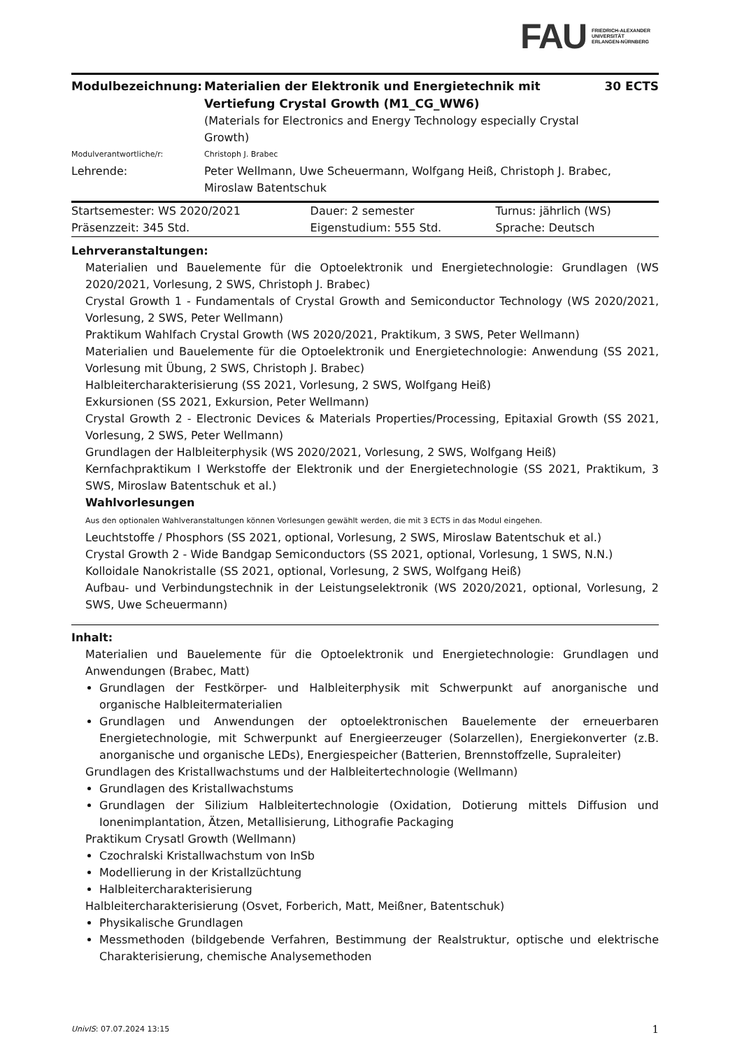FAU FRIEDRICH-ALEXANDER
UNIVERSITÄT
ERLANGEN-NÜRNBERG
| Modulbezeichnung: | Materialien der Elektronik und Energietechnik mit Vertiefung Crystal Growth (M1_CG_WW6) (Materials for Electronics and Energy Technology especially Crystal Growth) | 30 ECTS |
| Modulverantwortliche/r: | Christoph J. Brabec | |
| Lehrende: | Peter Wellmann, Uwe Scheuermann, Wolfgang Heiß, Christoph J. Brabec, Miroslaw Batentschuk | |
| Startsemester: WS 2020/2021 | Dauer: 2 semester | Turnus: jährlich (WS) |
| Präsenzzeit: 345 Std. | Eigenstudium: 555 Std. | Sprache: Deutsch |
Lehrveranstaltungen:
Materialien und Bauelemente für die Optoelektronik und Energietechnologie: Grundlagen (WS 2020/2021, Vorlesung, 2 SWS, Christoph J. Brabec)
Crystal Growth 1 - Fundamentals of Crystal Growth and Semiconductor Technology (WS 2020/2021, Vorlesung, 2 SWS, Peter Wellmann)
Praktikum Wahlfach Crystal Growth (WS 2020/2021, Praktikum, 3 SWS, Peter Wellmann)
Materialien und Bauelemente für die Optoelektronik und Energietechnologie: Anwendung (SS 2021, Vorlesung mit Übung, 2 SWS, Christoph J. Brabec)
Halbleitercharakterisierung (SS 2021, Vorlesung, 2 SWS, Wolfgang Heiß)
Exkursionen (SS 2021, Exkursion, Peter Wellmann)
Crystal Growth 2 - Electronic Devices & Materials Properties/Processing, Epitaxial Growth (SS 2021, Vorlesung, 2 SWS, Peter Wellmann)
Grundlagen der Halbleiterphysik (WS 2020/2021, Vorlesung, 2 SWS, Wolfgang Heiß)
Kernfachpraktikum I Werkstoffe der Elektronik und der Energietechnologie (SS 2021, Praktikum, 3 SWS, Miroslaw Batentschuk et al.)
Wahlvorlesungen
Aus den optionalen Wahlveranstaltungen können Vorlesungen gewählt werden, die mit 3 ECTS in das Modul eingehen.
Leuchtstoffe / Phosphors (SS 2021, optional, Vorlesung, 2 SWS, Miroslaw Batentschuk et al.)
Crystal Growth 2 - Wide Bandgap Semiconductors (SS 2021, optional, Vorlesung, 1 SWS, N.N.)
Kolloidale Nanokristalle (SS 2021, optional, Vorlesung, 2 SWS, Wolfgang Heiß)
Aufbau- und Verbindungstechnik in der Leistungselektronik (WS 2020/2021, optional, Vorlesung, 2 SWS, Uwe Scheuermann)
Inhalt:
Materialien und Bauelemente für die Optoelektronik und Energietechnologie: Grundlagen und Anwendungen (Brabec, Matt)
Grundlagen der Festkörper- und Halbleiterphysik mit Schwerpunkt auf anorganische und organische Halbleitermaterialien
Grundlagen und Anwendungen der optoelektronischen Bauelemente der erneuerbaren Energietechnologie, mit Schwerpunkt auf Energieerzeuger (Solarzellen), Energiekonverter (z.B. anorganische und organische LEDs), Energiespeicher (Batterien, Brennstoffzelle, Supraleiter)
Grundlagen des Kristallwachstums und der Halbleitertechnologie (Wellmann)
Grundlagen des Kristallwachstums
Grundlagen der Silizium Halbleitertechnologie (Oxidation, Dotierung mittels Diffusion und Ionenimplantation, Ätzen, Metallisierung, Lithografie Packaging
Praktikum Crysatl Growth (Wellmann)
Czochralski Kristallwachstum von InSb
Modellierung in der Kristallzüchtung
Halbleitercharakterisierung
Halbleitercharakterisierung (Osvet, Forberich, Matt, Meißner, Batentschuk)
Physikalische Grundlagen
Messmethoden (bildgebende Verfahren, Bestimmung der Realstruktur, optische und elektrische Charakterisierung, chemische Analysemethoden
UnivIS: 07.07.2024 13:15 1